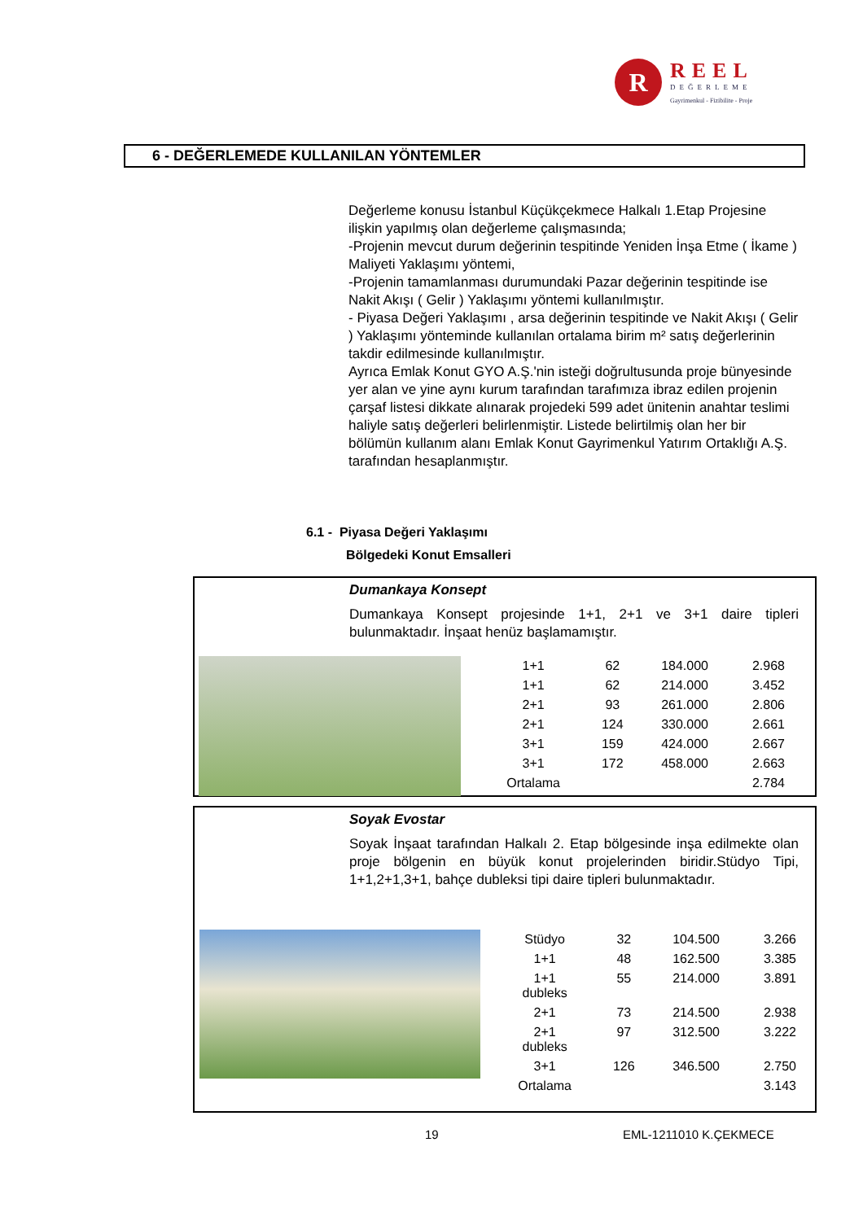R
REEL
DEĞERLEME
Gayrimenkul - Fizibilite - Proje
6 - DEĞERLEMEDE KULLANILAN YÖNTEMLER
Değerleme konusu İstanbul Küçükçekmece Halkalı 1.Etap Projesine ilişkin yapılmış olan değerleme çalışmasında;
-Projenin mevcut durum değerinin tespitinde Yeniden İnşa Etme ( İkame ) Maliyeti Yaklaşımı yöntemi,
-Projenin tamamlanması durumundaki Pazar değerinin tespitinde ise Nakit Akışı ( Gelir ) Yaklaşımı yöntemi kullanılmıştır.
- Piyasa Değeri Yaklaşımı , arsa değerinin tespitinde ve Nakit Akışı ( Gelir ) Yaklaşımı yönteminde kullanılan ortalama birim m² satış değerlerinin takdir edilmesinde kullanılmıştır.
Ayrıca Emlak Konut GYO A.Ş.'nin isteği doğrultusunda proje bünyesinde yer alan ve yine aynı kurum tarafından tarafımıza ibraz edilen projenin çarşaf listesi dikkate alınarak projedeki 599 adet ünitenin anahtar teslimi haliyle satış değerleri belirlenmiştir. Listede belirtilmiş olan her bir bölümün kullanım alanı Emlak Konut Gayrimenkul Yatırım Ortaklığı A.Ş. tarafından hesaplanmıştır.
6.1 - Piyasa Değeri Yaklaşımı
Bölgedeki Konut Emsalleri
Dumankaya Konsept
Dumankaya Konsept projesinde 1+1, 2+1 ve 3+1 daire tipleri bulunmaktadır. İnşaat henüz başlamamıştır.
| 1+1 | 62 | 184.000 | 2.968 |
| 1+1 | 62 | 214.000 | 3.452 |
| 2+1 | 93 | 261.000 | 2.806 |
| 2+1 | 124 | 330.000 | 2.661 |
| 3+1 | 159 | 424.000 | 2.667 |
| 3+1 | 172 | 458.000 | 2.663 |
| Ortalama | | | 2.784 |
Soyak Evostar
Soyak İnşaat tarafından Halkalı 2. Etap bölgesinde inşa edilmekte olan proje bölgenin en büyük konut projelerinden biridir.Stüdyo Tipi, 1+1,2+1,3+1, bahçe dubleksi tipi daire tipleri bulunmaktadır.
| Stüdyo | 32 | 104.500 | 3.266 |
| 1+1 | 48 | 162.500 | 3.385 |
| 1+1 dubleks | 55 | 214.000 | 3.891 |
| 2+1 | 73 | 214.500 | 2.938 |
| 2+1 dubleks | 97 | 312.500 | 3.222 |
| 3+1 | 126 | 346.500 | 2.750 |
| Ortalama | | | 3.143 |
19 EML-1211010 K.ÇEKMECE